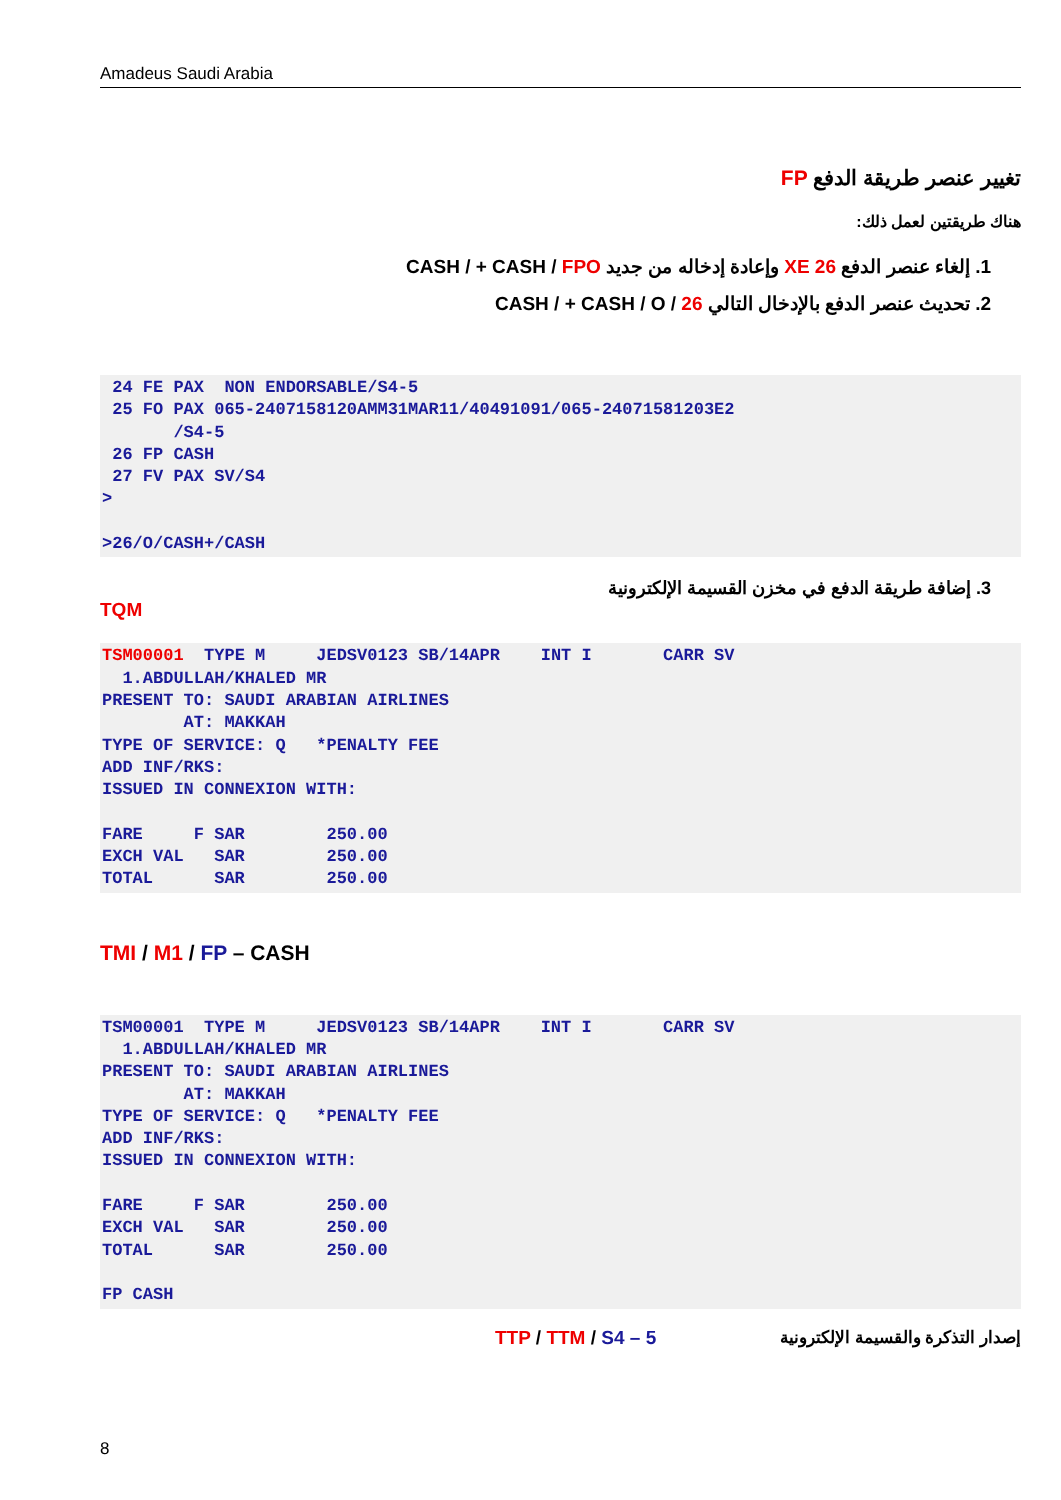Amadeus Saudi Arabia
تغيير عنصر طريقة الدفع FP
هناك طريقتين لعمل ذلك:
1. إلغاء عنصر الدفع XE 26 وإعادة إدخاله من جديد CASH / + CASH / FPO
2. تحديث عنصر الدفع بالإدخال التالي CASH / + CASH / O / 26
 24 FE PAX  NON ENDORSABLE/S4-5
 25 FO PAX 065-2407158120AMM31MAR11/40491091/065-24071581203E2
       /S4-5
 26 FP CASH
 27 FV PAX SV/S4
>

>26/O/CASH+/CASH
3. إضافة طريقة الدفع في مخزن القسيمة الإلكترونية
TQM
TSM00001  TYPE M     JEDSV0123 SB/14APR    INT I       CARR SV
  1.ABDULLAH/KHALED MR
PRESENT TO: SAUDI ARABIAN AIRLINES
        AT: MAKKAH
TYPE OF SERVICE: Q   *PENALTY FEE
ADD INF/RKS:
ISSUED IN CONNEXION WITH:

FARE     F SAR        250.00
EXCH VAL   SAR        250.00
TOTAL      SAR        250.00
TMI / M1 / FP – CASH
TSM00001  TYPE M     JEDSV0123 SB/14APR    INT I       CARR SV
  1.ABDULLAH/KHALED MR
PRESENT TO: SAUDI ARABIAN AIRLINES
        AT: MAKKAH
TYPE OF SERVICE: Q   *PENALTY FEE
ADD INF/RKS:
ISSUED IN CONNEXION WITH:

FARE     F SAR        250.00
EXCH VAL   SAR        250.00
TOTAL      SAR        250.00

FP CASH
TTP / TTM / S4 – 5 إصدار التذكرة والقسيمة الإلكترونية
8